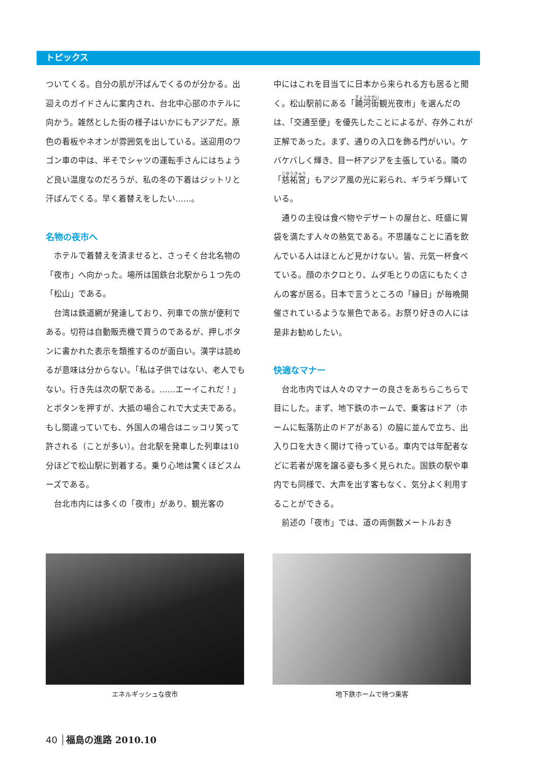トピックス
ついてくる。自分の肌が汗ばんでくるのが分かる。出迎えのガイドさんに案内され、台北中心部のホテルに向かう。雑然とした街の様子はいかにもアジアだ。原色の看板やネオンが雰囲気を出している。送迎用のワゴン車の中は、半そでシャツの運転手さんにはちょうど良い温度なのだろうが、私の冬の下着はジットリと汗ばんでくる。早く着替えをしたい……。
名物の夜市へ
　ホテルで着替えを済ませると、さっそく台北名物の「夜市」へ向かった。場所は国鉄台北駅から１つ先の「松山」である。
　台湾は鉄道網が発達しており、列車での旅が便利である。切符は自動販売機で買うのであるが、押しボタンに書かれた表示を類推するのが面白い。漢字は読めるが意味は分からない。「私は子供ではない、老人でもない。行き先は次の駅である。……エーイこれだ！」とボタンを押すが、大抵の場合これで大丈夫である。もし間違っていても、外国人の場合はニッコリ笑って許される（ことが多い）。台北駅を発車した列車は10分ほどで松山駅に到着する。乗り心地は驚くほどスムーズである。
　台北市内には多くの「夜市」があり、観光客の
中にはこれを目当てに日本から来られる方も居ると聞く。松山駅前にある「饒河街観光夜市」を選んだのは、「交通至便」を優先したことによるが、存外これが正解であった。まず、通りの入口を飾る門がいい。ケバケバしく輝き、目一杯アジアを主張している。隣の「慈祐宮」もアジア風の光に彩られ、ギラギラ輝いている。
　通りの主役は食べ物やデザートの屋台と、旺盛に胃袋を満たす人々の熱気である。不思議なことに酒を飲んでいる人はほとんど見かけない。皆、元気一杯食べている。顔のホクロとり、ムダ毛とりの店にもたくさんの客が居る。日本で言うところの「縁日」が毎晩開催されているような景色である。お祭り好きの人には是非お勧めしたい。
快適なマナー
　台北市内では人々のマナーの良さをあちらこちらで目にした。まず、地下鉄のホームで、乗客はドア（ホームに転落防止のドアがある）の脇に並んで立ち、出入り口を大きく開けて待っている。車内では年配者などに若者が席を譲る姿も多く見られた。国鉄の駅や車内でも同様で、大声を出す客もなく、気分よく利用することができる。
　前述の「夜市」では、道の両側数メートルおき
エネルギッシュな夜市 地下鉄ホームで待つ乗客
40 福島の進路 2010.10